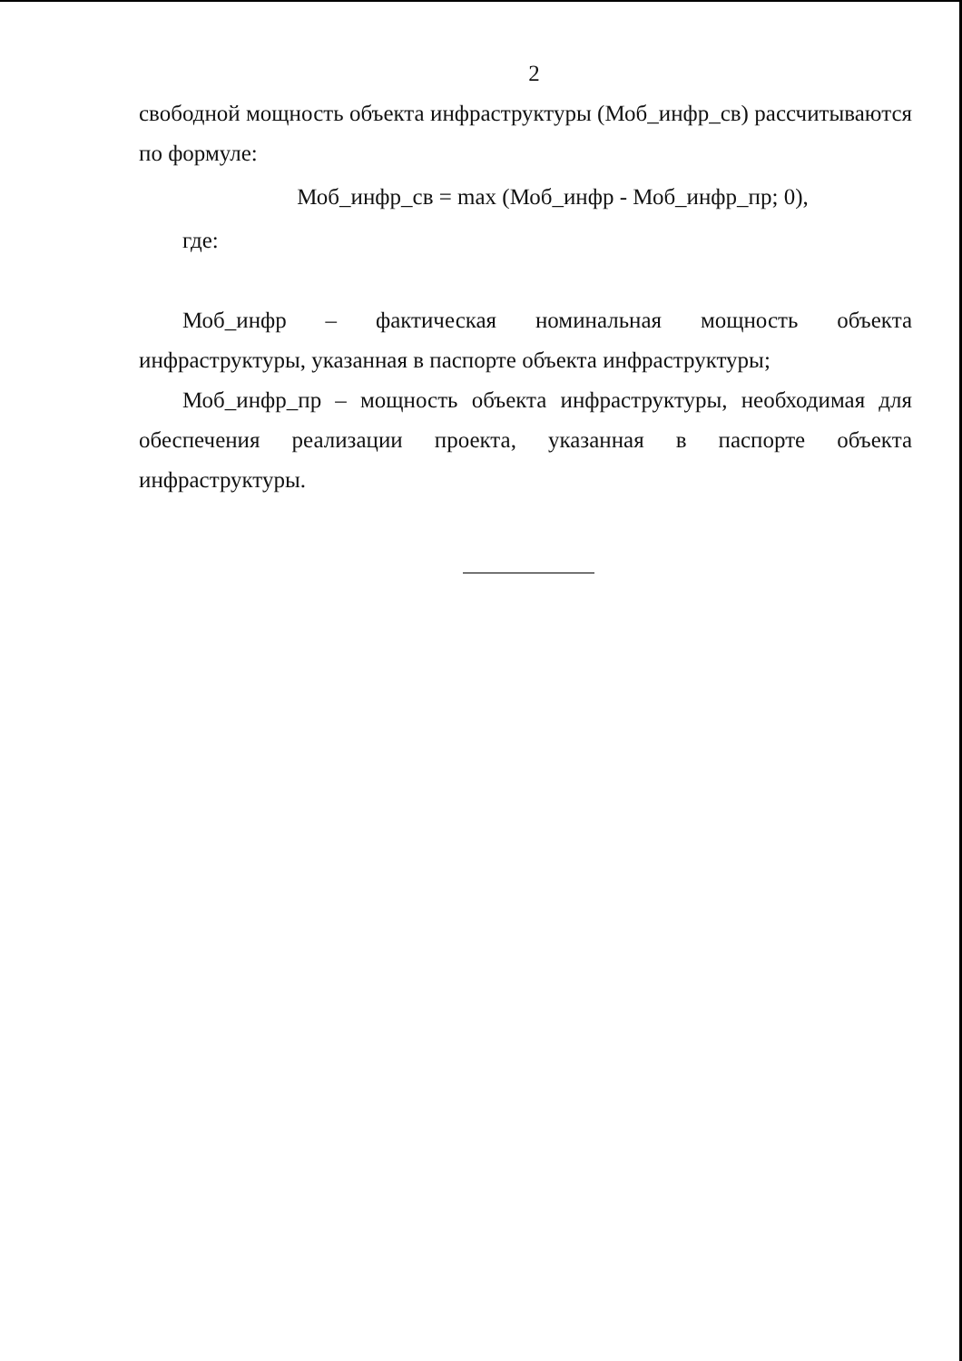2
свободной мощность объекта инфраструктуры (Моб_инфр_св) рассчитываются по формуле:
Моб_инфр_св = max (Моб_инфр - Моб_инфр_пр; 0),
где:
Моб_инфр – фактическая номинальная мощность объекта инфраструктуры, указанная в паспорте объекта инфраструктуры;
Моб_инфр_пр – мощность объекта инфраструктуры, необходимая для обеспечения реализации проекта, указанная в паспорте объекта инфраструктуры.